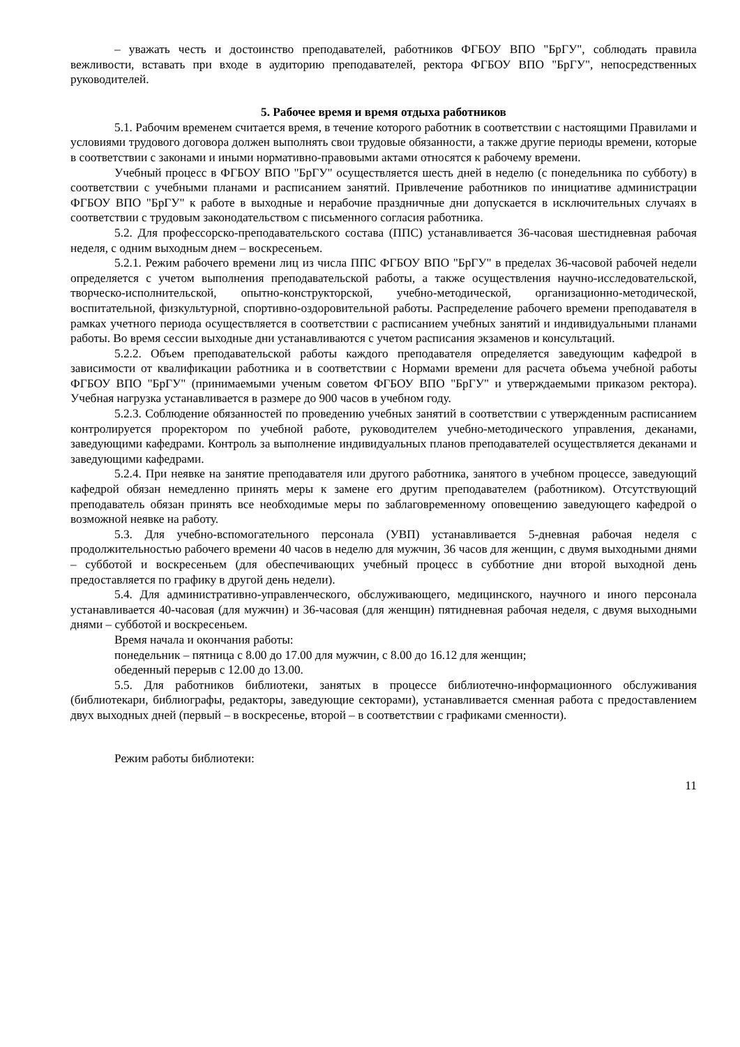– уважать честь и достоинство преподавателей, работников ФГБОУ ВПО "БрГУ", соблюдать правила вежливости, вставать при входе в аудиторию преподавателей, ректора ФГБОУ ВПО "БрГУ", непосредственных руководителей.
5. Рабочее время и время отдыха работников
5.1. Рабочим временем считается время, в течение которого работник в соответствии с настоящими Правилами и условиями трудового договора должен выполнять свои трудовые обязанности, а также другие периоды времени, которые в соответствии с законами и иными нормативно-правовыми актами относятся к рабочему времени.
Учебный процесс в ФГБОУ ВПО "БрГУ" осуществляется шесть дней в неделю (с понедельника по субботу) в соответствии с учебными планами и расписанием занятий. Привлечение работников по инициативе администрации ФГБОУ ВПО "БрГУ" к работе в выходные и нерабочие праздничные дни допускается в исключительных случаях в соответствии с трудовым законодательством с письменного согласия работника.
5.2. Для профессорско-преподавательского состава (ППС) устанавливается 36-часовая шестидневная рабочая неделя, с одним выходным днем – воскресеньем.
5.2.1. Режим рабочего времени лиц из числа ППС ФГБОУ ВПО "БрГУ" в пределах 36-часовой рабочей недели определяется с учетом выполнения преподавательской работы, а также осуществления научно-исследовательской, творческо-исполнительской, опытно-конструкторской, учебно-методической, организационно-методической, воспитательной, физкультурной, спортивно-оздоровительной работы. Распределение рабочего времени преподавателя в рамках учетного периода осуществляется в соответствии с расписанием учебных занятий и индивидуальными планами работы. Во время сессии выходные дни устанавливаются с учетом расписания экзаменов и консультаций.
5.2.2. Объем преподавательской работы каждого преподавателя определяется заведующим кафедрой в зависимости от квалификации работника и в соответствии с Нормами времени для расчета объема учебной работы ФГБОУ ВПО "БрГУ" (принимаемыми ученым советом ФГБОУ ВПО "БрГУ" и утверждаемыми приказом ректора). Учебная нагрузка устанавливается в размере до 900 часов в учебном году.
5.2.3. Соблюдение обязанностей по проведению учебных занятий в соответствии с утвержденным расписанием контролируется проректором по учебной работе, руководителем учебно-методического управления, деканами, заведующими кафедрами. Контроль за выполнение индивидуальных планов преподавателей осуществляется деканами и заведующими кафедрами.
5.2.4. При неявке на занятие преподавателя или другого работника, занятого в учебном процессе, заведующий кафедрой обязан немедленно принять меры к замене его другим преподавателем (работником). Отсутствующий преподаватель обязан принять все необходимые меры по заблаговременному оповещению заведующего кафедрой о возможной неявке на работу.
5.3. Для учебно-вспомогательного персонала (УВП) устанавливается 5-дневная рабочая неделя с продолжительностью рабочего времени 40 часов в неделю для мужчин, 36 часов для женщин, с двумя выходными днями – субботой и воскресеньем (для обеспечивающих учебный процесс в субботние дни второй выходной день предоставляется по графику в другой день недели).
5.4. Для административно-управленческого, обслуживающего, медицинского, научного и иного персонала устанавливается 40-часовая (для мужчин) и 36-часовая (для женщин) пятидневная рабочая неделя, с двумя выходными днями – субботой и воскресеньем.
Время начала и окончания работы:
понедельник – пятница с 8.00 до 17.00 для мужчин, с 8.00 до 16.12 для женщин;
обеденный перерыв с 12.00 до 13.00.
5.5. Для работников библиотеки, занятых в процессе библиотечно-информационного обслуживания (библиотекари, библиографы, редакторы, заведующие секторами), устанавливается сменная работа с предоставлением двух выходных дней (первый – в воскресенье, второй – в соответствии с графиками сменности).
Режим работы библиотеки:
11